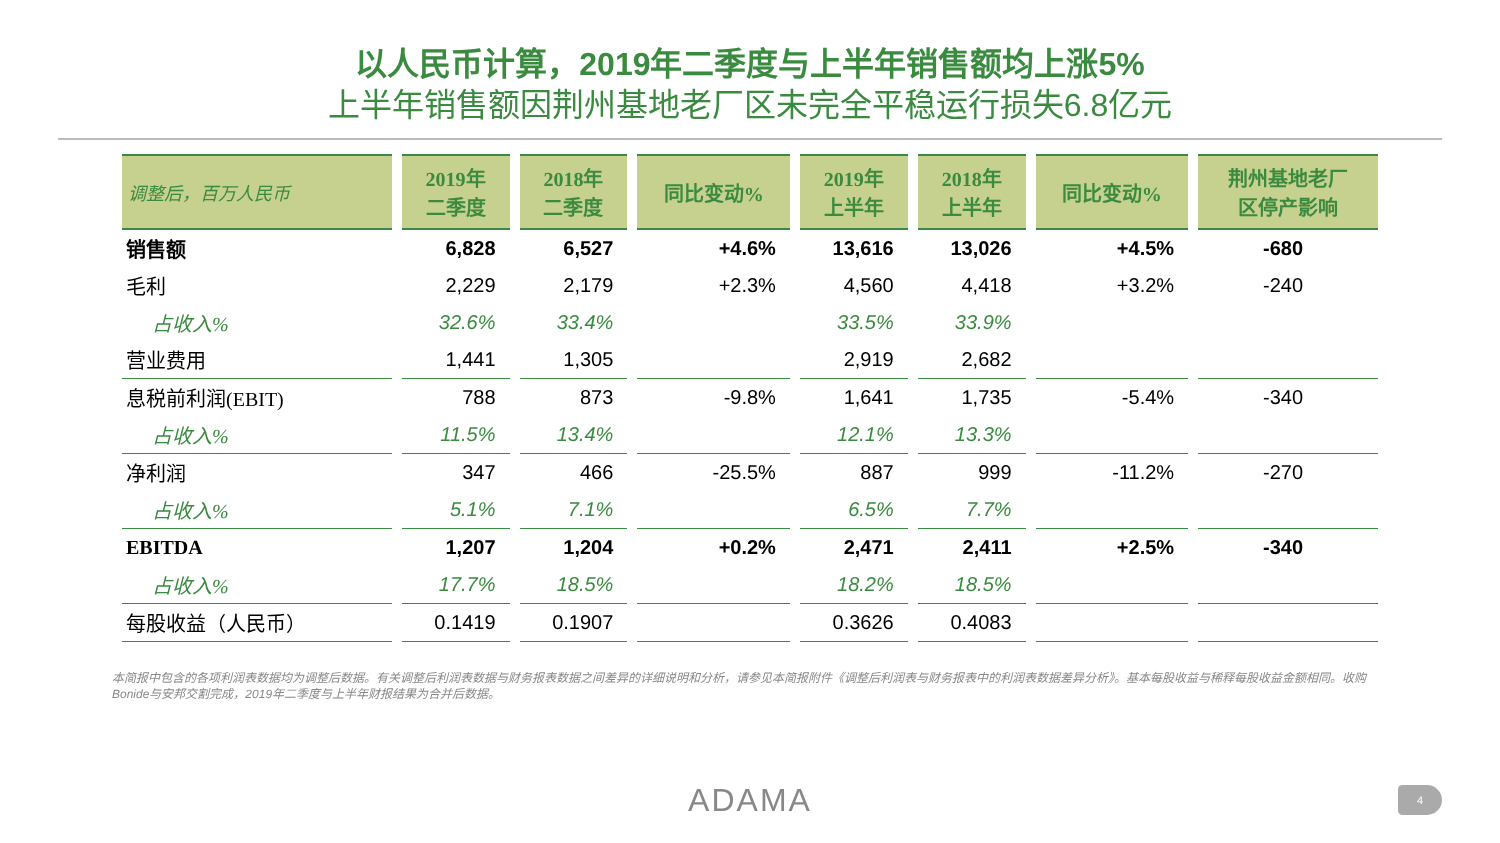以人民币计算，2019年二季度与上半年销售额均上涨5%
上半年销售额因荆州基地老厂区未完全平稳运行损失6.8亿元
| 调整后，百万人民币 | 2019年 二季度 | 2018年 二季度 | 同比变动% | 2019年 上半年 | 2018年 上半年 | 同比变动% | 荆州基地老厂 区停产影响 |
| --- | --- | --- | --- | --- | --- | --- | --- |
| 销售额 | 6,828 | 6,527 | +4.6% | 13,616 | 13,026 | +4.5% | -680 |
| 毛利 | 2,229 | 2,179 | +2.3% | 4,560 | 4,418 | +3.2% | -240 |
| 占收入% | 32.6% | 33.4% | | 33.5% | 33.9% | | |
| 营业费用 | 1,441 | 1,305 | | 2,919 | 2,682 | | |
| 息税前利润(EBIT) | 788 | 873 | -9.8% | 1,641 | 1,735 | -5.4% | -340 |
| 占收入% | 11.5% | 13.4% | | 12.1% | 13.3% | | |
| 净利润 | 347 | 466 | -25.5% | 887 | 999 | -11.2% | -270 |
| 占收入% | 5.1% | 7.1% | | 6.5% | 7.7% | | |
| EBITDA | 1,207 | 1,204 | +0.2% | 2,471 | 2,411 | +2.5% | -340 |
| 占收入% | 17.7% | 18.5% | | 18.2% | 18.5% | | |
| 每股收益（人民币） | 0.1419 | 0.1907 | | 0.3626 | 0.4083 | | |
本简报中包含的各项利润表数据均为调整后数据。有关调整后利润表数据与财务报表数据之间差异的详细说明和分析，请参见本简报附件《调整后利润表与财务报表中的利润表数据差异分析》。基本每股收益与稀释每股收益金额相同。收购Bonide与安邦交割完成，2019年二季度与上半年财报结果为合并后数据。
ADAMA 4